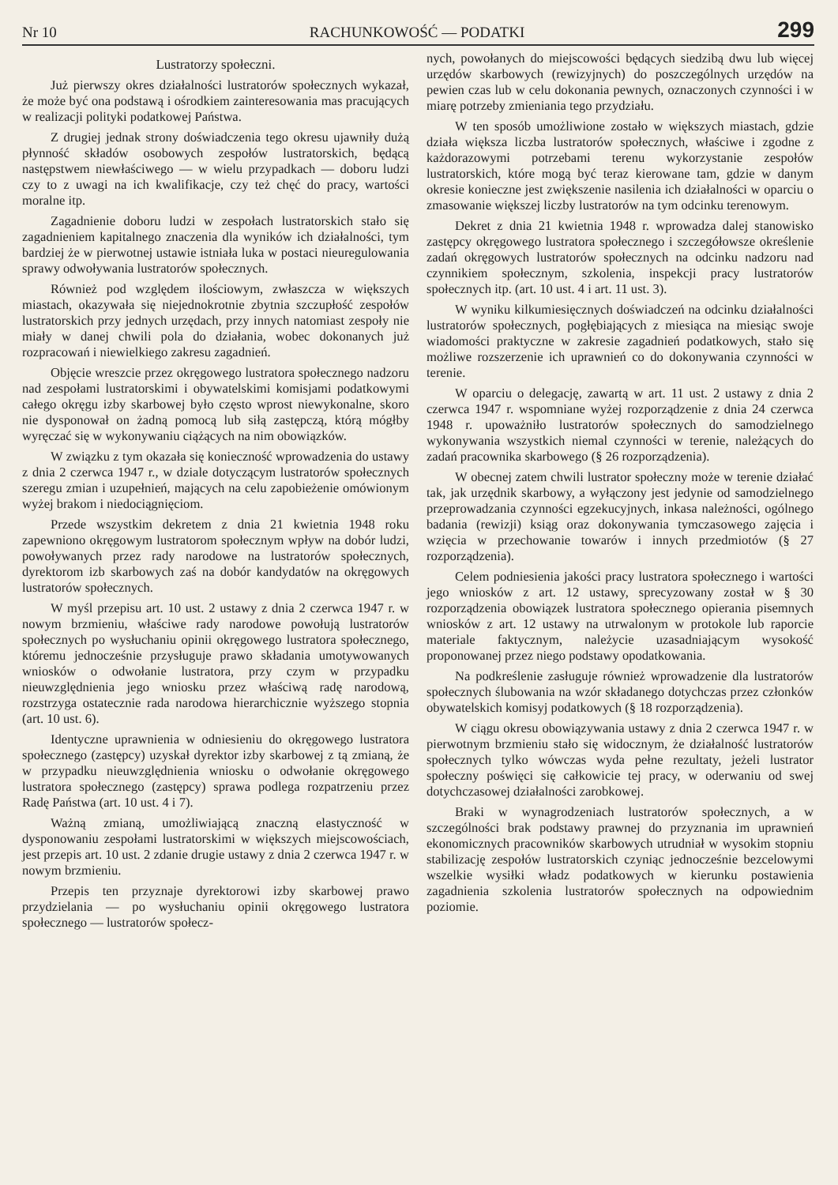Nr 10 RACHUNKOWOŚĆ — PODATKI 299
Lustratorzy społeczni.
Już pierwszy okres działalności lustratorów społecznych wykazał, że może być ona podstawą i ośrodkiem zainteresowania mas pracujących w realizacji polityki podatkowej Państwa.
Z drugiej jednak strony doświadczenia tego okresu ujawniły dużą płynność składów osobowych zespołów lustratorskich, będącą następstwem niewłaściwego — w wielu przypadkach — doboru ludzi czy to z uwagi na ich kwalifikacje, czy też chęć do pracy, wartości moralne itp.
Zagadnienie doboru ludzi w zespołach lustratorskich stało się zagadnieniem kapitalnego znaczenia dla wyników ich działalności, tym bardziej że w pierwotnej ustawie istniała luka w postaci nieuregulowania sprawy odwoływania lustratorów społecznych.
Również pod względem ilościowym, zwłaszcza w większych miastach, okazywała się niejednokrotnie zbytnia szczupłość zespołów lustratorskich przy jednych urzędach, przy innych natomiast zespoły nie miały w danej chwili pola do działania, wobec dokonanych już rozpracowań i niewielkiego zakresu zagadnień.
Objęcie wreszcie przez okręgowego lustratora społecznego nadzoru nad zespołami lustratorskimi i obywatelskimi komisjami podatkowymi całego okręgu izby skarbowej było często wprost niewykonalne, skoro nie dysponował on żadną pomocą lub siłą zastępczą, którą mógłby wyręczać się w wykonywaniu ciążących na nim obowiązków.
W związku z tym okazała się konieczność wprowadzenia do ustawy z dnia 2 czerwca 1947 r., w dziale dotyczącym lustratorów społecznych szeregu zmian i uzupełnień, mających na celu zapobieżenie omówionym wyżej brakom i niedociągnięciom.
Przede wszystkim dekretem z dnia 21 kwietnia 1948 roku zapewniono okręgowym lustratorom społecznym wpływ na dobór ludzi, powoływanych przez rady narodowe na lustratorów społecznych, dyrektorom izb skarbowych zaś na dobór kandydatów na okręgowych lustratorów społecznych.
W myśl przepisu art. 10 ust. 2 ustawy z dnia 2 czerwca 1947 r. w nowym brzmieniu, właściwe rady narodowe powołują lustratorów społecznych po wysłuchaniu opinii okręgowego lustratora społecznego, któremu jednocześnie przysługuje prawo składania umotywowanych wniosków o odwołanie lustratora, przy czym w przypadku nieuwzględnienia jego wniosku przez właściwą radę narodową, rozstrzyga ostatecznie rada narodowa hierarchicznie wyższego stopnia (art. 10 ust. 6).
Identyczne uprawnienia w odniesieniu do okręgowego lustratora społecznego (zastępcy) uzyskał dyrektor izby skarbowej z tą zmianą, że w przypadku nieuwzględnienia wniosku o odwołanie okręgowego lustratora społecznego (zastępcy) sprawa podlega rozpatrzeniu przez Radę Państwa (art. 10 ust. 4 i 7).
Ważną zmianą, umożliwiającą znaczną elastyczność w dysponowaniu zespołami lustratorskimi w większych miejscowościach, jest przepis art. 10 ust. 2 zdanie drugie ustawy z dnia 2 czerwca 1947 r. w nowym brzmieniu.
Przepis ten przyznaje dyrektorowi izby skarbowej prawo przydzielania — po wysłuchaniu opinii okręgowego lustratora społecznego — lustratorów społecz-
nych, powołanych do miejscowości będących siedzibą dwu lub więcej urzędów skarbowych (rewizyjnych) do poszczególnych urzędów na pewien czas lub w celu dokonania pewnych, oznaczonych czynności i w miarę potrzeby zmieniania tego przydziału.
W ten sposób umożliwione zostało w większych miastach, gdzie działa większa liczba lustratorów społecznych, właściwe i zgodne z każdorazowymi potrzebami terenu wykorzystanie zespołów lustratorskich, które mogą być teraz kierowane tam, gdzie w danym okresie konieczne jest zwiększenie nasilenia ich działalności w oparciu o zmasowanie większej liczby lustratorów na tym odcinku terenowym.
Dekret z dnia 21 kwietnia 1948 r. wprowadza dalej stanowisko zastępcy okręgowego lustratora społecznego i szczegółowsze określenie zadań okręgowych lustratorów społecznych na odcinku nadzoru nad czynnikiem społecznym, szkolenia, inspekcji pracy lustratorów społecznych itp. (art. 10 ust. 4 i art. 11 ust. 3).
W wyniku kilkumiesięcznych doświadczeń na odcinku działalności lustratorów społecznych, pogłębiających z miesiąca na miesiąc swoje wiadomości praktyczne w zakresie zagadnień podatkowych, stało się możliwe rozszerzenie ich uprawnień co do dokonywania czynności w terenie.
W oparciu o delegację, zawartą w art. 11 ust. 2 ustawy z dnia 2 czerwca 1947 r. wspomniane wyżej rozporządzenie z dnia 24 czerwca 1948 r. upoważniło lustratorów społecznych do samodzielnego wykonywania wszystkich niemal czynności w terenie, należących do zadań pracownika skarbowego (§ 26 rozporządzenia).
W obecnej zatem chwili lustrator społeczny może w terenie działać tak, jak urzędnik skarbowy, a wyłączony jest jedynie od samodzielnego przeprowadzania czynności egzekucyjnych, inkasa należności, ogólnego badania (rewizji) ksiąg oraz dokonywania tymczasowego zajęcia i wzięcia w przechowanie towarów i innych przedmiotów (§ 27 rozporządzenia).
Celem podniesienia jakości pracy lustratora społecznego i wartości jego wniosków z art. 12 ustawy, sprecyzowany został w § 30 rozporządzenia obowiązek lustratora społecznego opierania pisemnych wniosków z art. 12 ustawy na utrwalonym w protokole lub raporcie materiale faktycznym, należycie uzasadniającym wysokość proponowanej przez niego podstawy opodatkowania.
Na podkreślenie zasługuje również wprowadzenie dla lustratorów społecznych ślubowania na wzór składanego dotychczas przez członków obywatelskich komisyj podatkowych (§ 18 rozporządzenia).
W ciągu okresu obowiązywania ustawy z dnia 2 czerwca 1947 r. w pierwotnym brzmieniu stało się widocznym, że działalność lustratorów społecznych tylko wówczas wyda pełne rezultaty, jeżeli lustrator społeczny poświęci się całkowicie tej pracy, w oderwaniu od swej dotychczasowej działalności zarobkowej.
Braki w wynagrodzeniach lustratorów społecznych, a w szczególności brak podstawy prawnej do przyznania im uprawnień ekonomicznych pracowników skarbowych utrudniał w wysokim stopniu stabilizację zespołów lustratorskich czyniąc jednocześnie bezcelowymi wszelkie wysiłki władz podatkowych w kierunku postawienia zagadnienia szkolenia lustratorów społecznych na odpowiednim poziomie.